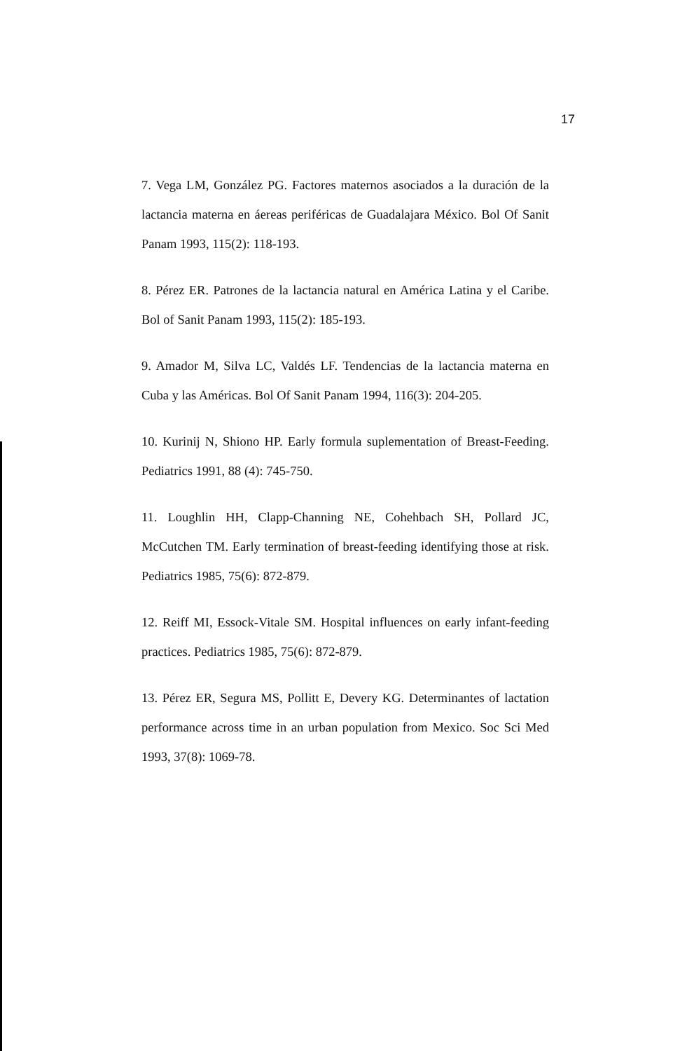17
7. Vega LM, González PG. Factores maternos asociados a la duración de la lactancia materna en áereas periféricas de Guadalajara México. Bol Of Sanit Panam 1993, 115(2): 118-193.
8. Pérez ER. Patrones de la lactancia natural en América Latina y el Caribe. Bol of Sanit Panam 1993, 115(2): 185-193.
9. Amador M, Silva LC, Valdés LF. Tendencias de la lactancia materna en Cuba y las Américas. Bol Of Sanit Panam 1994, 116(3): 204-205.
10. Kurinij N, Shiono HP. Early formula suplementation of Breast-Feeding. Pediatrics 1991, 88 (4): 745-750.
11. Loughlin HH, Clapp-Channing NE, Cohehbach SH, Pollard JC, McCutchen TM. Early termination of breast-feeding identifying those at risk. Pediatrics 1985, 75(6): 872-879.
12. Reiff MI, Essock-Vitale SM. Hospital influences on early infant-feeding practices. Pediatrics 1985, 75(6): 872-879.
13. Pérez ER, Segura MS, Pollitt E, Devery KG. Determinantes of lactation performance across time in an urban population from Mexico. Soc Sci Med 1993, 37(8): 1069-78.